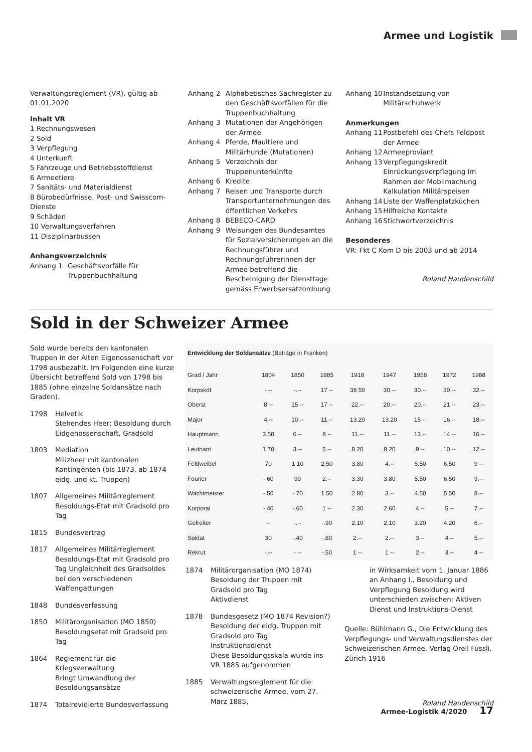Armee und Logistik
Verwaltungsreglement (VR), gültig ab 01.01.2020
Inhalt VR
1 Rechnungswesen
2 Sold
3 Verpflegung
4 Unterkunft
5 Fahrzeuge und Betriebsstoffdienst
6 Armeetiere
7 Sanitäts- und Materialdienst
8 Bürobedürfnisse, Post- und Swisscom-Dienste
9 Schäden
10 Verwaltungsverfahren
11 Disziplinarbussen
Anhangsverzeichnis
Anhang 1 Geschäftsvorfälle für Truppenbuchhaltung
Anhang 2 Alphabetisches Sachregister zu den Geschäftsvorfällen für die Truppenbuchhaltung
Anhang 3 Mutationen der Angehörigen der Armee
Anhang 4 Pferde, Maultiere und Militärhunde (Mutationen)
Anhang 5 Verzeichnis der Truppenunterkünfte
Anhang 6 Kredite
Anhang 7 Reisen und Transporte durch Transportunternehmungen des öffentlichen Verkehrs
Anhang 8 BEBECO-CARD
Anhang 9 Weisungen des Bundesamtes für Sozialversicherungen an die Rechnungsführer und Rechnungsführerinnen der Armee betreffend die Bescheinigung der Diensttage gemäss Erwerbsersatzordnung
Anhang 10 Instandsetzung von Militärschuhwerk
Anmerkungen
Anhang 11 Postbefehl des Chefs Feldpost der Armee
Anhang 12 Armeeproviant
Anhang 13 Verpflegungskredit Einrückungsverpflegung im Rahmen der Mobilmachung Kalkulation Militärspeisen
Anhang 14 Liste der Waffenplatzküchen
Anhang 15 Hilfreiche Kontakte
Anhang 16 Stichwortverzeichnis
Besonderes
VR: Fkt C Kom D bis 2003 und ab 2014
Roland Haudenschild
Sold in der Schweizer Armee
Sold wurde bereits den kantonalen Truppen in der Alten Eigenossenschaft vor 1798 ausbezahlt. Im Folgenden eine kurze Übersicht betreffend Sold von 1798 bis 1885 (ohne einzelne Soldansätze nach Graden).
1798 Helvetik
Stehendes Heer; Besoldung durch Eidgenossenschaft, Gradsold
1803 Mediation
Milizheer mit kantonalen Kontingenten (bis 1873, ab 1874 eidg. und kt. Truppen)
1807 Allgemeines Militärreglement
Besoldungs-Etat mit Gradsold pro Tag
1815 Bundesvertrag
1817 Allgemeines Militärreglement
Besoldungs-Etat mit Gradsold pro Tag Ungleichheit des Gradsoldes bei den verschiedenen Waffengattungen
1848 Bundesverfassung
1850 Militärorganisation (MO 1850)
Besoldungsetat mit Gradsold pro Tag
1864 Reglement für die Kriegsverwaltung
Bringt Umwandlung der Besoldungsansätze
1874 Totalrevidierte Bundesverfassung
| Entwicklung der Soldansätze (Beträge in Franken) | | | | | | | | |
| --- | --- | --- | --- | --- | --- | --- | --- | --- |
| Grad / Jahr | 1804 | 1850 | 1885 | 1918 | 1947 | 1958 | 1972 | 1988 |
| Korpskdt | - -- | -.-- | 17 -- | 38 50 | 30.-- | 30.-- | 30 -- | 32.-- |
| Oberst | 8 -- | 15 -- | 17 -- | 22.-- | 20.-- | 20.-- | 21 -- | 23.-- |
| Major | 4.-- | 10.-- | 11.-- | 13.20 | 13.20 | 15 -- | 16.-- | 18.-- |
| Hauptmann | 3.50 | 6 -- | 8 -- | 11.-- | 11.-- | 13.-- | 14 -- | 16.-- |
| Leutnant | 1.70 | 3.-- | 5.-- | 8.20 | 8.20 | 9.-- | 10.-- | 12.-- |
| Feldweibel | 70 | 1 10 | 2.50 | 3.80 | 4.-- | 5.50 | 6.50 | 9 -- |
| Fourier | - 60 | 90 | 2.-- | 3.30 | 3.80 | 5.50 | 6.50 | 9.-- |
| Wachtmeister | - 50 | - 70 | 1 50 | 2 80 | 3.-- | 4.50 | 5 50 | 8.-- |
| Korporal | -.40 | -.60 | 1 -- | 2.30 | 2.60 | 4.-- | 5.-- | 7.-- |
| Gefreiter | -- | -.-- | -.90 | 2.10 | 2.10 | 3.20 | 4.20 | 6.-- |
| Soldat | 30 | -.40 | -.80 | 2.-- | 2.-- | 3.-- | 4.-- | 5.-- |
| Rekrut | -.-- | - -- | -.50 | 1 -- | 1 -- | 2.-- | 3.-- | 4 -- |
1874 Militärorganisation (MO 1874)
Besoldung der Truppen mit Gradsold pro Tag
Aktivdienst
1878 Bundesgesetz (MO 1874 Revision?)
Besoldung der eidg. Truppen mit Gradsold pro Tag
Instruktionsdienst
Diese Besoldungsskala wurde ins VR 1885 aufgenommen
1885 Verwaltungsreglement für die schweizerische Armee, vom 27. März 1885,
in Wirksamkeit vom 1. Januar 1886 an Anhang I., Besoldung und Verpflegung Besoldung wird unterschieden zwischen: Aktiven Dienst und Instruktions-Dienst
Quelle: Bühlmann G., Die Entwicklung des Verpflegungs- und Verwaltungsdienstes der Schweizerischen Armee, Verlag Orell Füssli, Zürich 1916
Roland Haudenschild
Armee-Logistik 4/2020 17